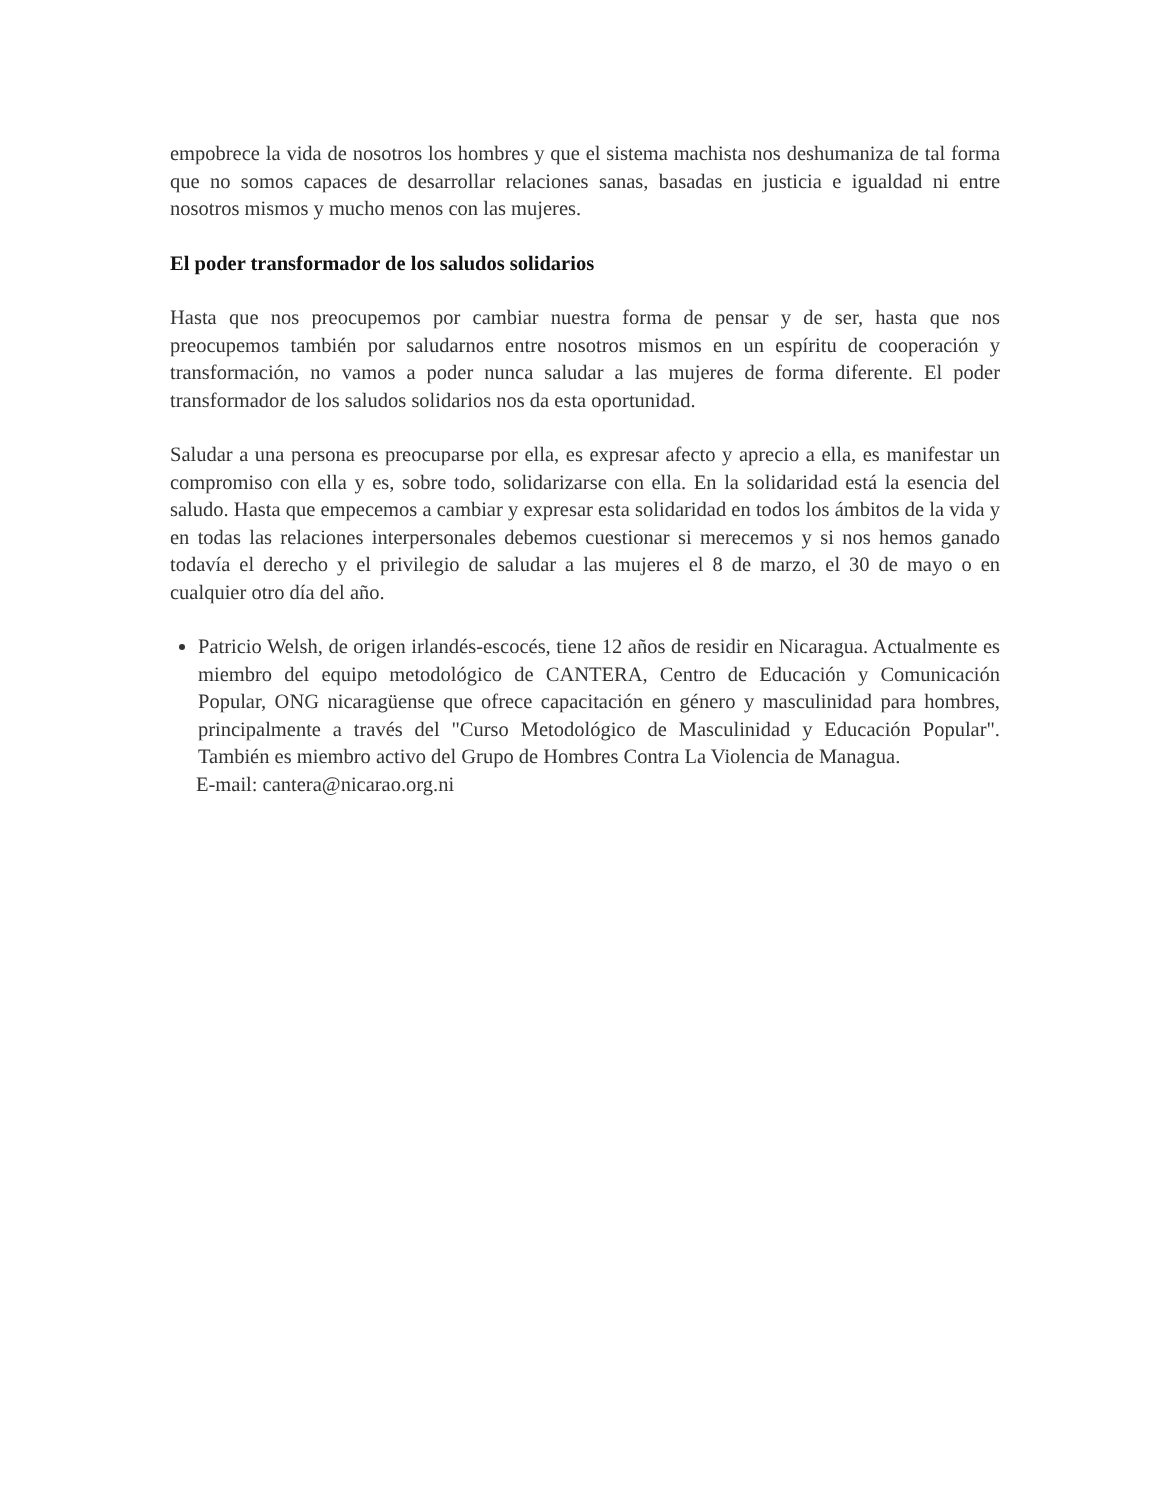empobrece la vida de nosotros los hombres y que el sistema machista nos deshumaniza de tal forma que no somos capaces de desarrollar relaciones sanas, basadas en justicia e igualdad ni entre nosotros mismos y mucho menos con las mujeres.
El poder transformador de los saludos solidarios
Hasta que nos preocupemos por cambiar nuestra forma de pensar y de ser, hasta que nos preocupemos también por saludarnos entre nosotros mismos en un espíritu de cooperación y transformación, no vamos a poder nunca saludar a las mujeres de forma diferente. El poder transformador de los saludos solidarios nos da esta oportunidad.
Saludar a una persona es preocuparse por ella, es expresar afecto y aprecio a ella, es manifestar un compromiso con ella y es, sobre todo, solidarizarse con ella. En la solidaridad está la esencia del saludo. Hasta que empecemos a cambiar y expresar esta solidaridad en todos los ámbitos de la vida y en todas las relaciones interpersonales debemos cuestionar si merecemos y si nos hemos ganado todavía el derecho y el privilegio de saludar a las mujeres el 8 de marzo, el 30 de mayo o en cualquier otro día del año.
Patricio Welsh, de origen irlandés-escocés, tiene 12 años de residir en Nicaragua. Actualmente es miembro del equipo metodológico de CANTERA, Centro de Educación y Comunicación Popular, ONG nicaragüense que ofrece capacitación en género y masculinidad para hombres, principalmente a través del "Curso Metodológico de Masculinidad y Educación Popular". También es miembro activo del Grupo de Hombres Contra La Violencia de Managua.
E-mail: cantera@nicarao.org.ni